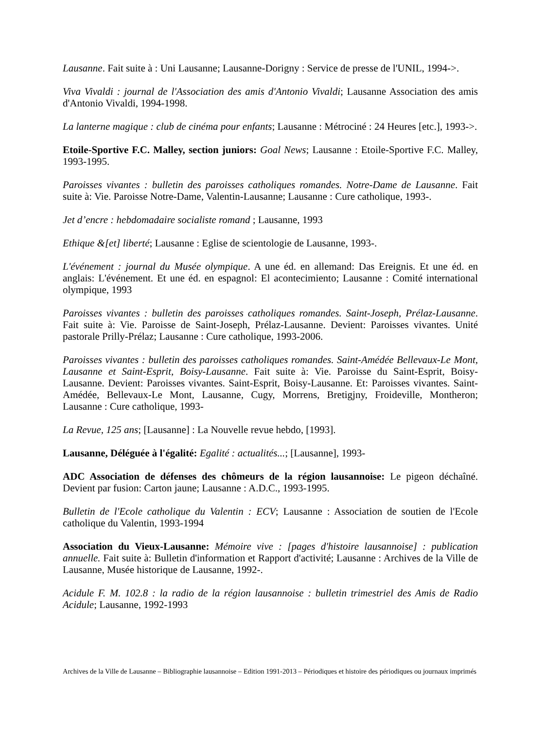Lausanne. Fait suite à : Uni Lausanne; Lausanne-Dorigny : Service de presse de l'UNIL, 1994->.
Viva Vivaldi : journal de l'Association des amis d'Antonio Vivaldi; Lausanne Association des amis d'Antonio Vivaldi, 1994-1998.
La lanterne magique : club de cinéma pour enfants; Lausanne : Métrociné : 24 Heures [etc.], 1993->.
Etoile-Sportive F.C. Malley, section juniors: Goal News; Lausanne : Etoile-Sportive F.C. Malley, 1993-1995.
Paroisses vivantes : bulletin des paroisses catholiques romandes. Notre-Dame de Lausanne. Fait suite à: Vie. Paroisse Notre-Dame, Valentin-Lausanne; Lausanne : Cure catholique, 1993-.
Jet d’encre : hebdomadaire socialiste romand ; Lausanne, 1993
Ethique &[et] liberté; Lausanne : Eglise de scientologie de Lausanne, 1993-.
L'événement : journal du Musée olympique. A une éd. en allemand: Das Ereignis. Et une éd. en anglais: L'événement. Et une éd. en espagnol: El acontecimiento; Lausanne : Comité international olympique, 1993
Paroisses vivantes : bulletin des paroisses catholiques romandes. Saint-Joseph, Prélaz-Lausanne. Fait suite à: Vie. Paroisse de Saint-Joseph, Prélaz-Lausanne. Devient: Paroisses vivantes. Unité pastorale Prilly-Prélaz; Lausanne : Cure catholique, 1993-2006.
Paroisses vivantes : bulletin des paroisses catholiques romandes. Saint-Amédée Bellevaux-Le Mont, Lausanne et Saint-Esprit, Boisy-Lausanne. Fait suite à: Vie. Paroisse du Saint-Esprit, Boisy-Lausanne. Devient: Paroisses vivantes. Saint-Esprit, Boisy-Lausanne. Et: Paroisses vivantes. Saint-Amédée, Bellevaux-Le Mont, Lausanne, Cugy, Morrens, Bretigjny, Froideville, Montheron; Lausanne : Cure catholique, 1993-
La Revue, 125 ans; [Lausanne] : La Nouvelle revue hebdo, [1993].
Lausanne, Déléguée à l'égalité: Egalité : actualités...; [Lausanne], 1993-
ADC Association de défenses des chômeurs de la région lausannoise: Le pigeon déchaîné. Devient par fusion: Carton jaune; Lausanne : A.D.C., 1993-1995.
Bulletin de l'Ecole catholique du Valentin : ECV; Lausanne : Association de soutien de l'Ecole catholique du Valentin, 1993-1994
Association du Vieux-Lausanne: Mémoire vive : [pages d'histoire lausannoise] : publication annuelle. Fait suite à: Bulletin d'information et Rapport d'activité; Lausanne : Archives de la Ville de Lausanne, Musée historique de Lausanne, 1992-.
Acidule F. M. 102.8 : la radio de la région lausannoise : bulletin trimestriel des Amis de Radio Acidule; Lausanne, 1992-1993
Archives de la Ville de Lausanne – Bibliographie lausannoise – Edition 1991-2013 – Périodiques et histoire des périodiques ou journaux imprimés